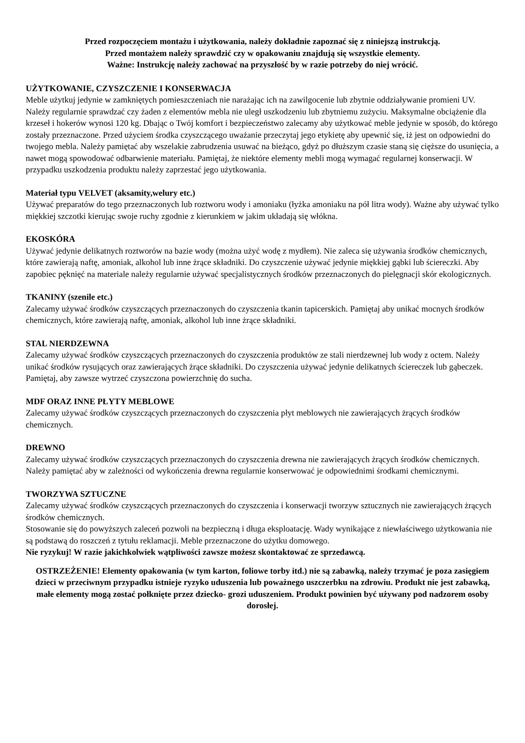Przed rozpoczęciem montażu i użytkowania, należy dokładnie zapoznać się z niniejszą instrukcją.
Przed montażem należy sprawdzić czy w opakowaniu znajdują się wszystkie elementy.
Ważne: Instrukcję należy zachować na przyszłość by w razie potrzeby do niej wrócić.
UŻYTKOWANIE, CZYSZCZENIE I KONSERWACJA
Meble użytkuj jedynie w zamkniętych pomieszczeniach nie narażając ich na zawilgocenie lub zbytnie oddziaływanie promieni UV. Należy regularnie sprawdzać czy żaden z elementów mebla nie uległ uszkodzeniu lub zbytniemu zużyciu. Maksymalne obciążenie dla krzeseł i hokerów wynosi 120 kg. Dbając o Twój komfort i bezpieczeństwo zalecamy aby użytkować meble jedynie w sposób, do którego zostały przeznaczone. Przed użyciem środka czyszczącego uważanie przeczytaj jego etykietę aby upewnić się, iż jest on odpowiedni do twojego mebla. Należy pamiętać aby wszelakie zabrudzenia usuwać na bieżąco, gdyż po dłuższym czasie staną się cięższe do usunięcia, a nawet mogą spowodować odbarwienie materiału. Pamiętaj, że niektóre elementy mebli mogą wymagać regularnej konserwacji. W przypadku uszkodzenia produktu należy zaprzestać jego użytkowania.
Materiał typu VELVET (aksamity,welury etc.)
Używać preparatów do tego przeznaczonych lub roztworu wody i amoniaku (łyżka amoniaku na pół litra wody). Ważne aby używać tylko miękkiej szczotki kierując swoje ruchy zgodnie z kierunkiem w jakim układają się włókna.
EKOSKÓRA
Używać jedynie delikatnych roztworów na bazie wody (można użyć wodę z mydłem). Nie zaleca się używania środków chemicznych, które zawierają naftę, amoniak, alkohol lub inne żrące składniki. Do czyszczenie używać jedynie miękkiej gąbki lub ściereczki. Aby zapobiec pęknięć na materiale należy regularnie używać specjalistycznych środków przeznaczonych do pielęgnacji skór ekologicznych.
TKANINY (szenile etc.)
Zalecamy używać środków czyszczących przeznaczonych do czyszczenia tkanin tapicerskich. Pamiętaj aby unikać mocnych środków chemicznych, które zawierają naftę, amoniak, alkohol lub inne żrące składniki.
STAL NIERDZEWNA
Zalecamy używać środków czyszczących przeznaczonych do czyszczenia produktów ze stali nierdzewnej lub wody z octem. Należy unikać środków rysujących oraz zawierających żrące składniki. Do czyszczenia używać jedynie delikatnych ściereczek lub gąbeczek. Pamiętaj, aby zawsze wytrzeć czyszczona powierzchnię do sucha.
MDF ORAZ INNE PŁYTY MEBLOWE
Zalecamy używać środków czyszczących przeznaczonych do czyszczenia płyt meblowych nie zawierających żrących środków chemicznych.
DREWNO
Zalecamy używać środków czyszczących przeznaczonych do czyszczenia drewna nie zawierających żrących środków chemicznych. Należy pamiętać aby w zależności od wykończenia drewna regularnie konserwować je odpowiednimi środkami chemicznymi.
TWORZYWA SZTUCZNE
Zalecamy używać środków czyszczących przeznaczonych do czyszczenia i konserwacji tworzyw sztucznych nie zawierających żrących środków chemicznych.
Stosowanie się do powyższych zaleceń pozwoli na bezpieczną i długa eksploatację. Wady wynikające z niewłaściwego użytkowania nie są podstawą do roszczeń z tytułu reklamacji. Meble przeznaczone do użytku domowego.
Nie ryzykuj! W razie jakichkolwiek wątpliwości zawsze możesz skontaktować ze sprzedawcą.
OSTRZEŻENIE! Elementy opakowania (w tym karton, foliowe torby itd.) nie są zabawką, należy trzymać je poza zasięgiem dzieci w przeciwnym przypadku istnieje ryzyko uduszenia lub poważnego uszczerbku na zdrowiu. Produkt nie jest zabawką, małe elementy mogą zostać połknięte przez dziecko- grozi uduszeniem. Produkt powinien być używany pod nadzorem osoby dorosłej.